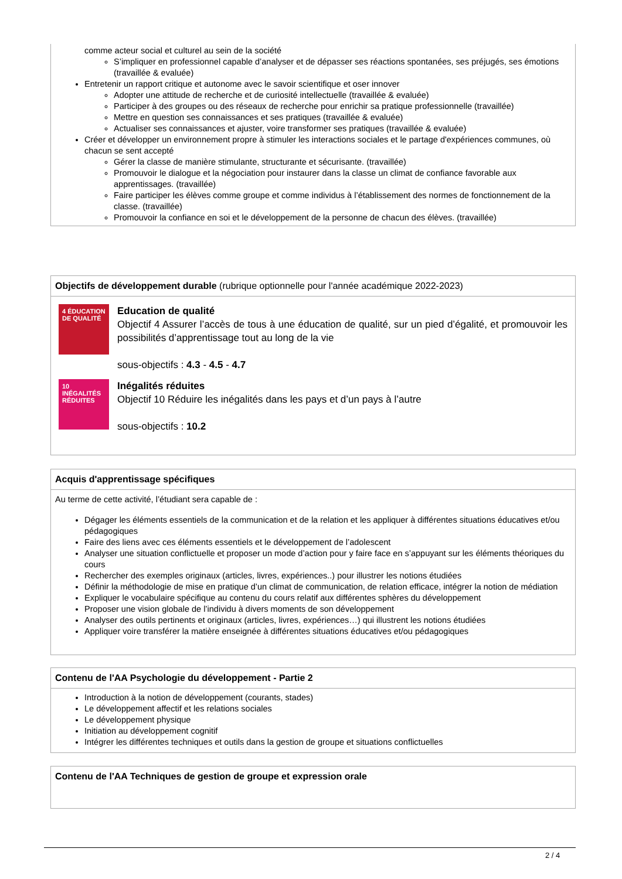comme acteur social et culturel au sein de la société
S’impliquer en professionnel capable d’analyser et de dépasser ses réactions spontanées, ses préjugés, ses émotions (travaillée & evaluée)
Entretenir un rapport critique et autonome avec le savoir scientifique et oser innover
Adopter une attitude de recherche et de curiosité intellectuelle (travaillée & evaluée)
Participer à des groupes ou des réseaux de recherche pour enrichir sa pratique professionnelle (travaillée)
Mettre en question ses connaissances et ses pratiques (travaillée & evaluée)
Actualiser ses connaissances et ajuster, voire transformer ses pratiques (travaillée & evaluée)
Créer et développer un environnement propre à stimuler les interactions sociales et le partage d'expériences communes, où chacun se sent accepté
Gérer la classe de manière stimulante, structurante et sécurisante. (travaillée)
Promouvoir le dialogue et la négociation pour instaurer dans la classe un climat de confiance favorable aux apprentissages. (travaillée)
Faire participer les élèves comme groupe et comme individus à l’établissement des normes de fonctionnement de la classe. (travaillée)
Promouvoir la confiance en soi et le développement de la personne de chacun des élèves. (travaillée)
Objectifs de développement durable (rubrique optionnelle pour l'année académique 2022-2023)
4 ÉDUCATION DE QUALITÉ
Education de qualité
Objectif 4 Assurer l’accès de tous à une éducation de qualité, sur un pied d’égalité, et promouvoir les possibilités d’apprentissage tout au long de la vie
sous-objectifs : 4.3 - 4.5 - 4.7
10 INÉGALITÉS RÉDUITES
Inégalités réduites
Objectif 10 Réduire les inégalités dans les pays et d’un pays à l’autre
sous-objectifs : 10.2
Acquis d'apprentissage spécifiques
Au terme de cette activité, l’étudiant sera capable de :
Dégager les éléments essentiels de la communication et de la relation et les appliquer à différentes situations éducatives et/ou pédagogiques
Faire des liens avec ces éléments essentiels et le développement de l’adolescent
Analyser une situation conflictuelle et proposer un mode d’action pour y faire face en s’appuyant sur les éléments théoriques du cours
Rechercher des exemples originaux (articles, livres, expériences..) pour illustrer les notions étudiées
Définir la méthodologie de mise en pratique d’un climat de communication, de relation efficace, intégrer la notion de médiation
Expliquer le vocabulaire spécifique au contenu du cours relatif aux différentes sphères du développement
Proposer une vision globale de l’individu à divers moments de son développement
Analyser des outils pertinents et originaux (articles, livres, expériences…) qui illustrent les notions étudiées
Appliquer voire transférer la matière enseignée à différentes situations éducatives et/ou pédagogiques
Contenu de l'AA Psychologie du développement - Partie 2
Introduction à la notion de développement (courants, stades)
Le développement affectif et les relations sociales
Le développement physique
Initiation au développement cognitif
Intégrer les différentes techniques et outils dans la gestion de groupe et situations conflictuelles
Contenu de l'AA Techniques de gestion de groupe et expression orale
2 / 4